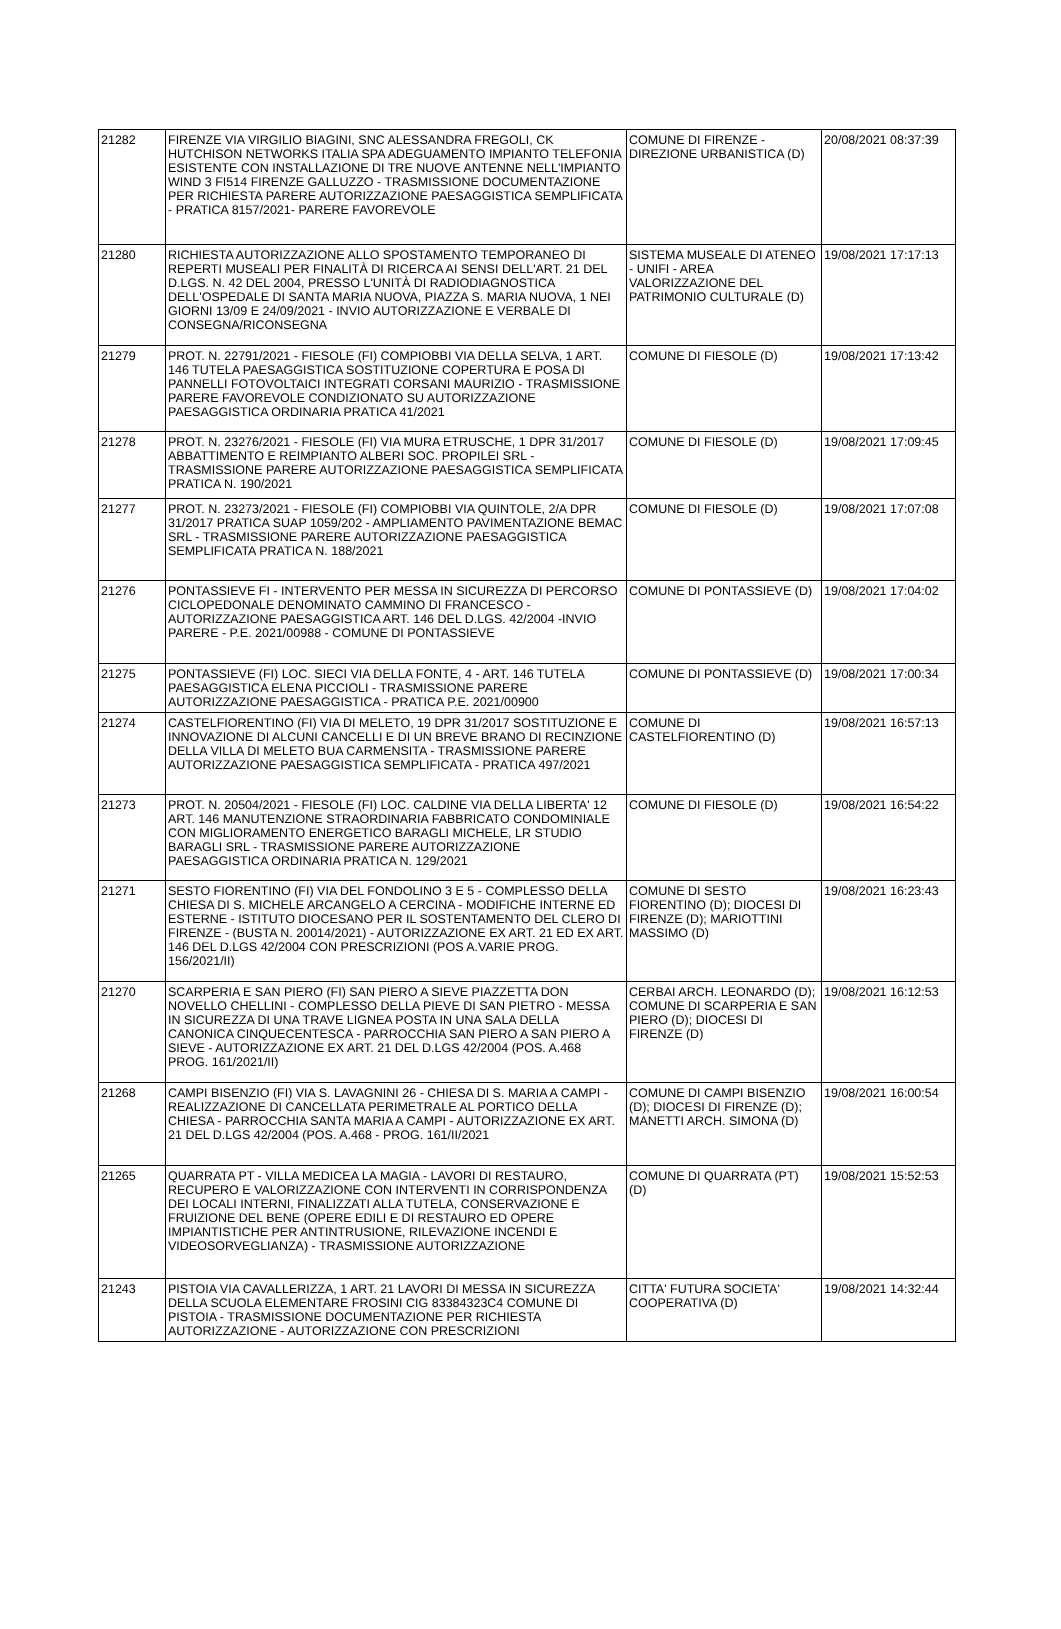| 21282 | FIRENZE VIA VIRGILIO BIAGINI, SNC ALESSANDRA FREGOLI, CK HUTCHISON NETWORKS ITALIA SPA ADEGUAMENTO IMPIANTO TELEFONIA ESISTENTE CON INSTALLAZIONE DI TRE NUOVE ANTENNE NELL'IMPIANTO WIND 3 FI514 FIRENZE GALLUZZO - TRASMISSIONE DOCUMENTAZIONE PER RICHIESTA PARERE AUTORIZZAZIONE PAESAGGISTICA SEMPLIFICATA - PRATICA 8157/2021- PARERE FAVOREVOLE | COMUNE DI FIRENZE - DIREZIONE URBANISTICA (D) | 20/08/2021 08:37:39 |
| 21280 | RICHIESTA AUTORIZZAZIONE ALLO SPOSTAMENTO TEMPORANEO DI REPERTI MUSEALI PER FINALITÀ DI RICERCA AI SENSI DELL'ART. 21 DEL D.LGS. N. 42 DEL 2004, PRESSO L'UNITÀ DI RADIODIAGNOSTICA DELL'OSPEDALE DI SANTA MARIA NUOVA, PIAZZA S. MARIA NUOVA, 1 NEI GIORNI 13/09 E 24/09/2021 - INVIO AUTORIZZAZIONE E VERBALE DI CONSEGNA/RICONSEGNA | SISTEMA MUSEALE DI ATENEO - UNIFI - AREA VALORIZZAZIONE DEL PATRIMONIO CULTURALE (D) | 19/08/2021 17:17:13 |
| 21279 | PROT. N. 22791/2021 - FIESOLE (FI) COMPIOBBI VIA DELLA SELVA, 1 ART. 146 TUTELA PAESAGGISTICA SOSTITUZIONE COPERTURA E POSA DI PANNELLI FOTOVOLTAICI INTEGRATI CORSANI MAURIZIO - TRASMISSIONE PARERE FAVOREVOLE CONDIZIONATO SU AUTORIZZAZIONE PAESAGGISTICA ORDINARIA PRATICA 41/2021 | COMUNE DI FIESOLE (D) | 19/08/2021 17:13:42 |
| 21278 | PROT. N. 23276/2021 - FIESOLE (FI) VIA MURA ETRUSCHE, 1 DPR 31/2017 ABBATTIMENTO E REIMPIANTO ALBERI SOC. PROPILEI SRL - TRASMISSIONE PARERE AUTORIZZAZIONE PAESAGGISTICA SEMPLIFICATA PRATICA N. 190/2021 | COMUNE DI FIESOLE (D) | 19/08/2021 17:09:45 |
| 21277 | PROT. N. 23273/2021 - FIESOLE (FI) COMPIOBBI VIA QUINTOLE, 2/A DPR 31/2017 PRATICA SUAP 1059/202 - AMPLIAMENTO PAVIMENTAZIONE BEMAC SRL - TRASMISSIONE PARERE AUTORIZZAZIONE PAESAGGISTICA SEMPLIFICATA PRATICA N. 188/2021 | COMUNE DI FIESOLE (D) | 19/08/2021 17:07:08 |
| 21276 | PONTASSIEVE FI - INTERVENTO PER MESSA IN SICUREZZA DI PERCORSO CICLOPEDONALE DENOMINATO CAMMINO DI FRANCESCO - AUTORIZZAZIONE PAESAGGISTICA ART. 146 DEL D.LGS. 42/2004 -INVIO PARERE - P.E. 2021/00988 - COMUNE DI PONTASSIEVE | COMUNE DI PONTASSIEVE (D) | 19/08/2021 17:04:02 |
| 21275 | PONTASSIEVE (FI) LOC. SIECI VIA DELLA FONTE, 4 - ART. 146 TUTELA PAESAGGISTICA ELENA PICCIOLI - TRASMISSIONE PARERE AUTORIZZAZIONE PAESAGGISTICA - PRATICA P.E. 2021/00900 | COMUNE DI PONTASSIEVE (D) | 19/08/2021 17:00:34 |
| 21274 | CASTELFIORENTINO (FI) VIA DI MELETO, 19 DPR 31/2017 SOSTITUZIONE E INNOVAZIONE DI ALCUNI CANCELLI E DI UN BREVE BRANO DI RECINZIONE DELLA VILLA DI MELETO BUA CARMENSITA - TRASMISSIONE PARERE AUTORIZZAZIONE PAESAGGISTICA SEMPLIFICATA - PRATICA 497/2021 | COMUNE DI CASTELFIORENTINO (D) | 19/08/2021 16:57:13 |
| 21273 | PROT. N. 20504/2021 - FIESOLE (FI) LOC. CALDINE VIA DELLA LIBERTA' 12 ART. 146 MANUTENZIONE STRAORDINARIA FABBRICATO CONDOMINIALE CON MIGLIORAMENTO ENERGETICO BARAGLI MICHELE, LR STUDIO BARAGLI SRL - TRASMISSIONE PARERE AUTORIZZAZIONE PAESAGGISTICA ORDINARIA PRATICA N. 129/2021 | COMUNE DI FIESOLE (D) | 19/08/2021 16:54:22 |
| 21271 | SESTO FIORENTINO (FI) VIA DEL FONDOLINO 3 E 5 - COMPLESSO DELLA CHIESA DI S. MICHELE ARCANGELO A CERCINA - MODIFICHE INTERNE ED ESTERNE - ISTITUTO DIOCESANO PER IL SOSTENTAMENTO DEL CLERO DI FIRENZE - (BUSTA N. 20014/2021) - AUTORIZZAZIONE EX ART. 21 ED EX ART. 146 DEL D.LGS 42/2004 CON PRESCRIZIONI (POS A.VARIE PROG. 156/2021/II) | COMUNE DI SESTO FIORENTINO (D); DIOCESI DI FIRENZE (D); MARIOTTINI MASSIMO (D) | 19/08/2021 16:23:43 |
| 21270 | SCARPERIA E SAN PIERO (FI) SAN PIERO A SIEVE PIAZZETTA DON NOVELLO CHELLINI - COMPLESSO DELLA PIEVE DI SAN PIETRO - MESSA IN SICUREZZA DI UNA TRAVE LIGNEA POSTA IN UNA SALA DELLA CANONICA CINQUECENTESCA - PARROCCHIA SAN PIERO A SAN PIERO A SIEVE - AUTORIZZAZIONE EX ART. 21 DEL D.LGS 42/2004 (POS. A.468 PROG. 161/2021/II) | CERBAI ARCH. LEONARDO (D); COMUNE DI SCARPERIA E SAN PIERO (D); DIOCESI DI FIRENZE (D) | 19/08/2021 16:12:53 |
| 21268 | CAMPI BISENZIO (FI) VIA S. LAVAGNINI 26 - CHIESA DI S. MARIA A CAMPI - REALIZZAZIONE DI CANCELLATA PERIMETRALE AL PORTICO DELLA CHIESA - PARROCCHIA SANTA MARIA A CAMPI - AUTORIZZAZIONE EX ART. 21 DEL D.LGS 42/2004 (POS. A.468 - PROG. 161/II/2021 | COMUNE DI CAMPI BISENZIO (D); DIOCESI DI FIRENZE (D); MANETTI ARCH. SIMONA (D) | 19/08/2021 16:00:54 |
| 21265 | QUARRATA PT - VILLA MEDICEA LA MAGIA - LAVORI DI RESTAURO, RECUPERO E VALORIZZAZIONE CON INTERVENTI IN CORRISPONDENZA DEI LOCALI INTERNI, FINALIZZATI ALLA TUTELA, CONSERVAZIONE E FRUIZIONE DEL BENE (OPERE EDILI E DI RESTAURO ED OPERE IMPIANTISTICHE PER ANTINTRUSIONE, RILEVAZIONE INCENDI E VIDEOSORVEGLIANZA) - TRASMISSIONE AUTORIZZAZIONE | COMUNE DI QUARRATA (PT) (D) | 19/08/2021 15:52:53 |
| 21243 | PISTOIA VIA CAVALLERIZZA, 1 ART. 21 LAVORI DI MESSA IN SICUREZZA DELLA SCUOLA ELEMENTARE FROSINI CIG 83384323C4 COMUNE DI PISTOIA - TRASMISSIONE DOCUMENTAZIONE PER RICHIESTA AUTORIZZAZIONE - AUTORIZZAZIONE CON PRESCRIZIONI | CITTA' FUTURA SOCIETA' COOPERATIVA (D) | 19/08/2021 14:32:44 |